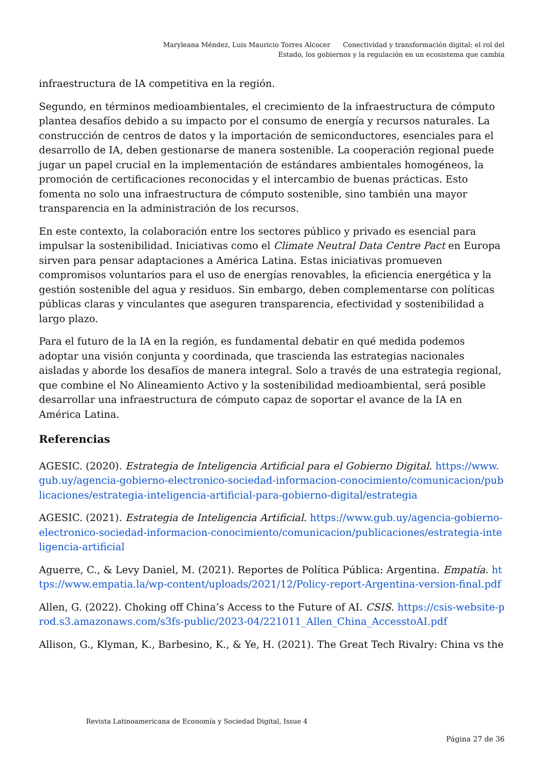Maryleana Méndez, Luis Mauricio Torres Alcocer Conectividad y transformación digital: el rol del Estado, los gobiernos y la regulación en un ecosistema que cambia
infraestructura de IA competitiva en la región.
Segundo, en términos medioambientales, el crecimiento de la infraestructura de cómputo plantea desafíos debido a su impacto por el consumo de energía y recursos naturales. La construcción de centros de datos y la importación de semiconductores, esenciales para el desarrollo de IA, deben gestionarse de manera sostenible. La cooperación regional puede jugar un papel crucial en la implementación de estándares ambientales homogéneos, la promoción de certificaciones reconocidas y el intercambio de buenas prácticas. Esto fomenta no solo una infraestructura de cómputo sostenible, sino también una mayor transparencia en la administración de los recursos.
En este contexto, la colaboración entre los sectores público y privado es esencial para impulsar la sostenibilidad. Iniciativas como el Climate Neutral Data Centre Pact en Europa sirven para pensar adaptaciones a América Latina. Estas iniciativas promueven compromisos voluntarios para el uso de energías renovables, la eficiencia energética y la gestión sostenible del agua y residuos. Sin embargo, deben complementarse con políticas públicas claras y vinculantes que aseguren transparencia, efectividad y sostenibilidad a largo plazo.
Para el futuro de la IA en la región, es fundamental debatir en qué medida podemos adoptar una visión conjunta y coordinada, que trascienda las estrategias nacionales aisladas y aborde los desafíos de manera integral. Solo a través de una estrategia regional, que combine el No Alineamiento Activo y la sostenibilidad medioambiental, será posible desarrollar una infraestructura de cómputo capaz de soportar el avance de la IA en América Latina.
Referencias
AGESIC. (2020). Estrategia de Inteligencia Artificial para el Gobierno Digital. https://www.gub.uy/agencia-gobierno-electronico-sociedad-informacion-conocimiento/comunicacion/publicaciones/estrategia-inteligencia-artificial-para-gobierno-digital/estrategia
AGESIC. (2021). Estrategia de Inteligencia Artificial. https://www.gub.uy/agencia-gobierno-electronico-sociedad-informacion-conocimiento/comunicacion/publicaciones/estrategia-inteligencia-artificial
Aguerre, C., & Levy Daniel, M. (2021). Reportes de Política Pública: Argentina. Empatía. https://www.empatia.la/wp-content/uploads/2021/12/Policy-report-Argentina-version-final.pdf
Allen, G. (2022). Choking off China’s Access to the Future of AI. CSIS. https://csis-website-prod.s3.amazonaws.com/s3fs-public/2023-04/221011_Allen_China_AccesstoAI.pdf
Allison, G., Klyman, K., Barbesino, K., & Ye, H. (2021). The Great Tech Rivalry: China vs the
Revista Latinoamericana de Economía y Sociedad Digital, Issue 4
Página 27 de 36